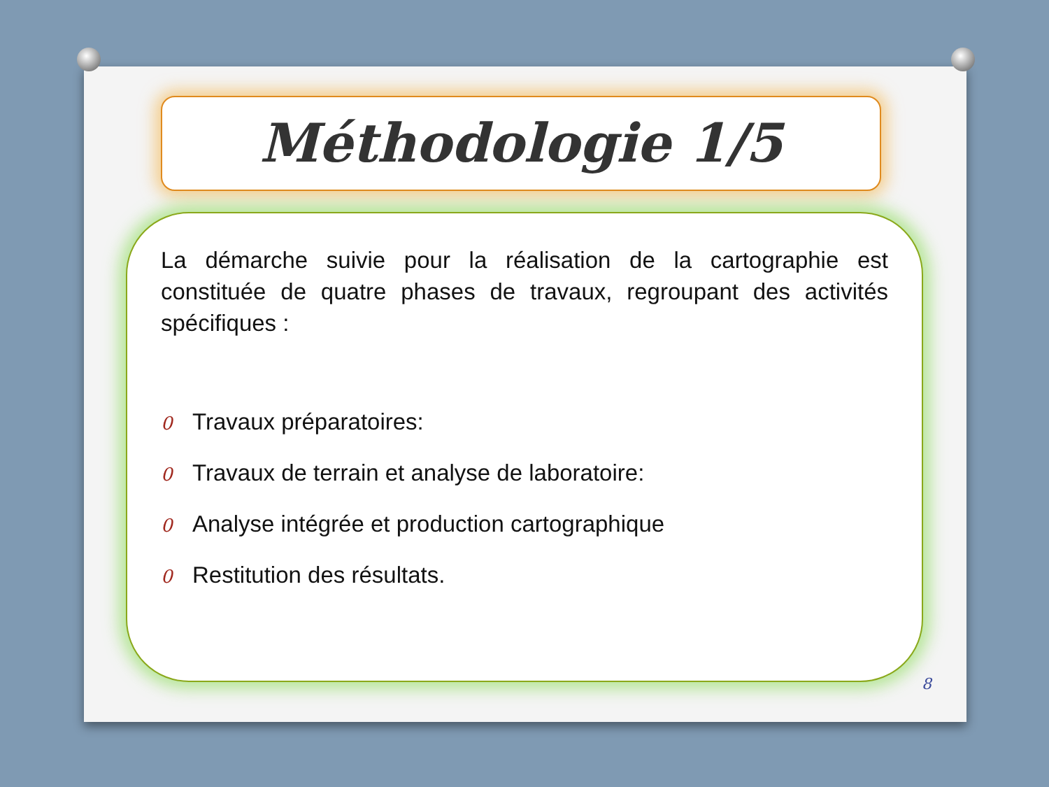Méthodologie 1/5
La démarche suivie pour la réalisation de la cartographie est constituée de quatre phases de travaux, regroupant des activités spécifiques :
0 Travaux préparatoires:
0 Travaux de terrain et analyse de laboratoire:
0 Analyse intégrée et production cartographique
0 Restitution des résultats.
8